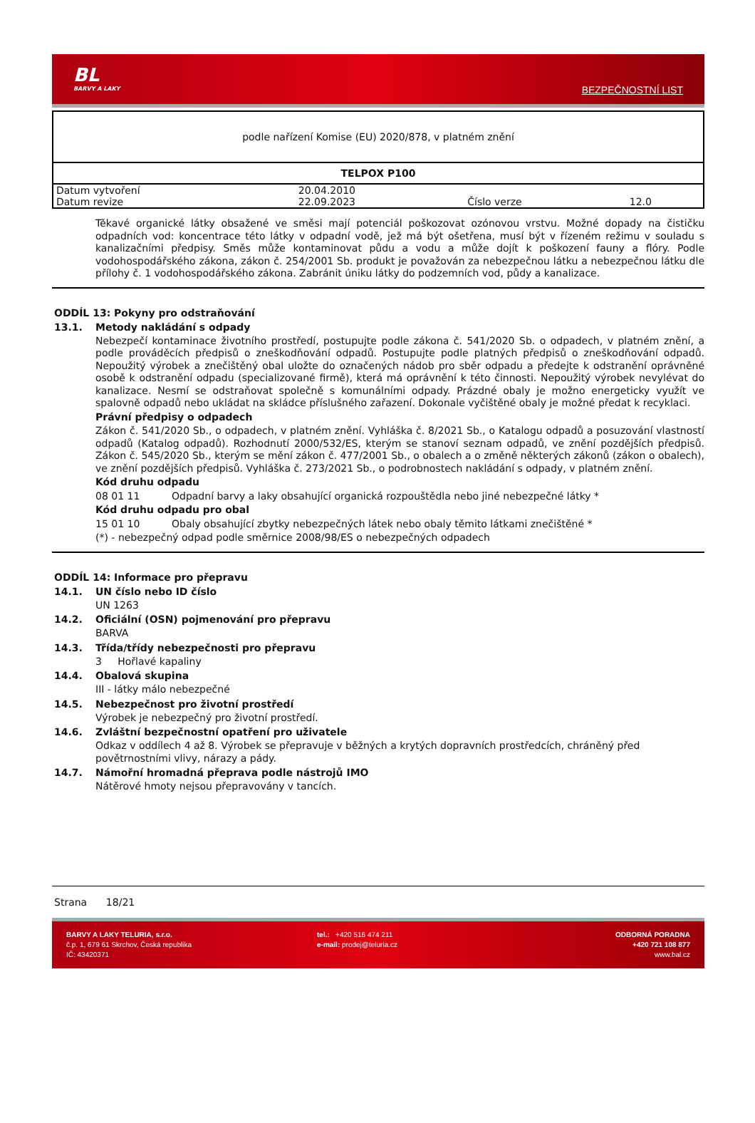BL
BARVY A LAKY
BEZPEČNOSTNÍ LIST
| podle nařízení Komise (EU) 2020/878, v platném znění | | | |
| TELPOX P100 | | | |
| Datum vytvoření | 20.04.2010 | | |
| Datum revize | 22.09.2023 | Číslo verze | 12.0 |
Těkavé organické látky obsažené ve směsi mají potenciál poškozovat ozónovou vrstvu. Možné dopady na čističku odpadních vod: koncentrace této látky v odpadní vodě, jež má být ošetřena, musí být v řízeném režimu v souladu s kanalizačními předpisy. Směs může kontaminovat půdu a vodu a může dojít k poškození fauny a flóry. Podle vodohospodářského zákona, zákon č. 254/2001 Sb. produkt je považován za nebezpečnou látku a nebezpečnou látku dle přílohy č. 1 vodohospodářského zákona. Zabránit úniku látky do podzemních vod, půdy a kanalizace.
ODDÍL 13: Pokyny pro odstraňování
13.1. Metody nakládání s odpady
Nebezpečí kontaminace životního prostředí, postupujte podle zákona č. 541/2020 Sb. o odpadech, v platném znění, a podle prováděcích předpisů o zneškodňování odpadů. Postupujte podle platných předpisů o zneškodňování odpadů. Nepoužitý výrobek a znečištěný obal uložte do označených nádob pro sběr odpadu a předejte k odstranění oprávněné osobě k odstranění odpadu (specializované firmě), která má oprávnění k této činnosti. Nepoužitý výrobek nevylévat do kanalizace. Nesmí se odstraňovat společně s komunálními odpady. Prázdné obaly je možno energeticky využít ve spalovně odpadů nebo ukládat na skládce příslušného zařazení. Dokonale vyčištěné obaly je možné předat k recyklaci.
Právní předpisy o odpadech
Zákon č. 541/2020 Sb., o odpadech, v platném znění. Vyhláška č. 8/2021 Sb., o Katalogu odpadů a posuzování vlastností odpadů (Katalog odpadů). Rozhodnutí 2000/532/ES, kterým se stanoví seznam odpadů, ve znění pozdějších předpisů. Zákon č. 545/2020 Sb., kterým se mění zákon č. 477/2001 Sb., o obalech a o změně některých zákonů (zákon o obalech), ve znění pozdějších předpisů. Vyhláška č. 273/2021 Sb., o podrobnostech nakládání s odpady, v platném znění.
Kód druhu odpadu
08 01 11 Odpadní barvy a laky obsahující organická rozpouštědla nebo jiné nebezpečné látky *
Kód druhu odpadu pro obal
15 01 10 Obaly obsahující zbytky nebezpečných látek nebo obaly těmito látkami znečištěné *
(*) - nebezpečný odpad podle směrnice 2008/98/ES o nebezpečných odpadech
ODDÍL 14: Informace pro přepravu
14.1. UN číslo nebo ID číslo
UN 1263
14.2. Oficiální (OSN) pojmenování pro přepravu
BARVA
14.3. Třída/třídy nebezpečnosti pro přepravu
3 Hořlavé kapaliny
14.4. Obalová skupina
III - látky málo nebezpečné
14.5. Nebezpečnost pro životní prostředí
Výrobek je nebezpečný pro životní prostředí.
14.6. Zvláštní bezpečnostní opatření pro uživatele
Odkaz v oddílech 4 až 8. Výrobek se přepravuje v běžných a krytých dopravních prostředcích, chráněný před povětrnostními vlivy, nárazy a pády.
14.7. Námořní hromadná přeprava podle nástrojů IMO
Nátěrové hmoty nejsou přepravovány v tancích.
Strana 18/21
BARVY A LAKY TELURIA, s.r.o.
č.p. 1, 679 61 Skrchov, Česká republika
IČ: 43420371
tel.: +420 516 474 211
e-mail: prodej@teluria.cz
ODBORNÁ PORADNA
+420 721 108 877
www.bal.cz